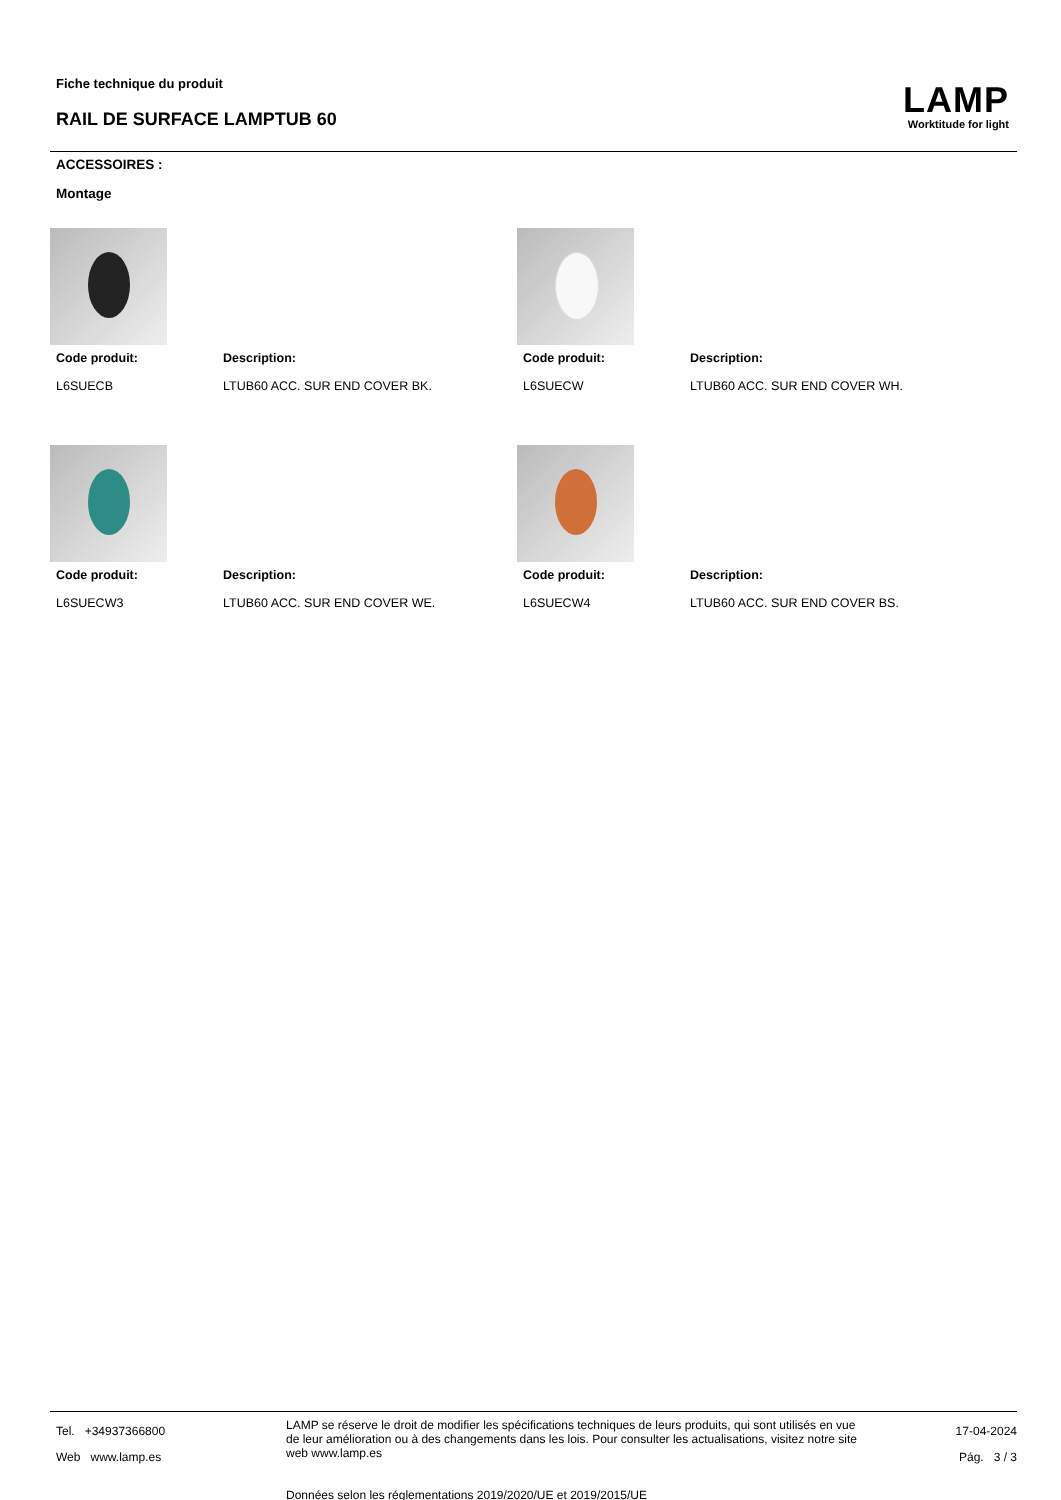Fiche technique du produit
RAIL DE SURFACE LAMPTUB 60
LAMP
Worktitude for light
ACCESSOIRES :
Montage
Code produit:
L6SUECB
Description:
LTUB60 ACC. SUR END COVER BK.
Code produit:
L6SUECW
Description:
LTUB60 ACC. SUR END COVER WH.
Code produit:
L6SUECW3
Description:
LTUB60 ACC. SUR END COVER WE.
Code produit:
L6SUECW4
Description:
LTUB60 ACC. SUR END COVER BS.
Tel. +34937366800
Web www.lamp.es
LAMP se réserve le droit de modifier les spécifications techniques de leurs produits, qui sont utilisés en vue de leur amélioration ou à des changements dans les lois. Pour consulter les actualisations, visitez notre site web www.lamp.es
Données selon les réglementations 2019/2020/UE et 2019/2015/UE
17-04-2024
Pág. 3 / 3